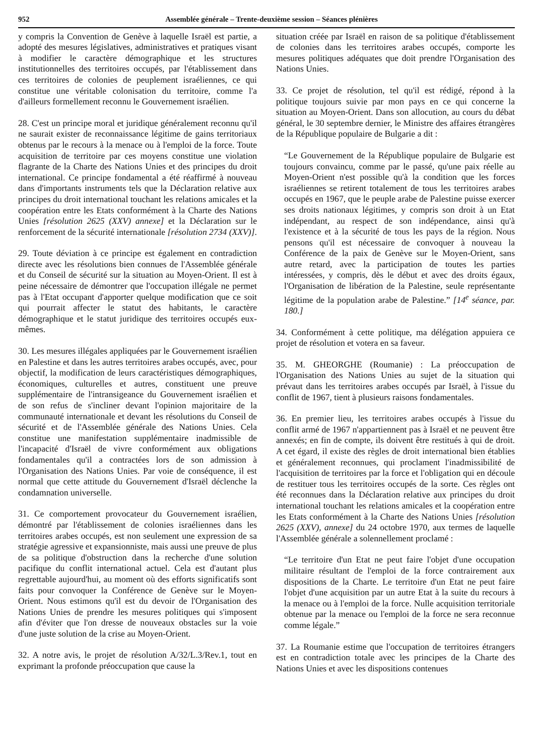952 Assemblée générale – Trente-deuxième session – Séances plénières
y compris la Convention de Genève à laquelle Israël est partie, a adopté des mesures législatives, administratives et pratiques visant à modifier le caractère démographique et les structures institutionnelles des territoires occupés, par l'établissement dans ces territoires de colonies de peuplement israéliennes, ce qui constitue une véritable colonisation du territoire, comme l'a d'ailleurs formellement reconnu le Gouvernement israélien.
28. C'est un principe moral et juridique généralement reconnu qu'il ne saurait exister de reconnaissance légitime de gains territoriaux obtenus par le recours à la menace ou à l'emploi de la force. Toute acquisition de territoire par ces moyens constitue une violation flagrante de la Charte des Nations Unies et des principes du droit international. Ce principe fondamental a été réaffirmé à nouveau dans d'importants instruments tels que la Déclaration relative aux principes du droit international touchant les relations amicales et la coopération entre les Etats conformément à la Charte des Nations Unies [résolution 2625 (XXV) annexe] et la Déclaration sur le renforcement de la sécurité internationale [résolution 2734 (XXV)].
29. Toute déviation à ce principe est également en contradiction directe avec les résolutions bien connues de l'Assemblée générale et du Conseil de sécurité sur la situation au Moyen-Orient. Il est à peine nécessaire de démontrer que l'occupation illégale ne permet pas à l'Etat occupant d'apporter quelque modification que ce soit qui pourrait affecter le statut des habitants, le caractère démographique et le statut juridique des territoires occupés eux-mêmes.
30. Les mesures illégales appliquées par le Gouvernement israélien en Palestine et dans les autres territoires arabes occupés, avec, pour objectif, la modification de leurs caractéristiques démographiques, économiques, culturelles et autres, constituent une preuve supplémentaire de l'intransigeance du Gouvernement israélien et de son refus de s'incliner devant l'opinion majoritaire de la communauté internationale et devant les résolutions du Conseil de sécurité et de l'Assemblée générale des Nations Unies. Cela constitue une manifestation supplémentaire inadmissible de l'incapacité d'Israël de vivre conformément aux obligations fondamentales qu'il a contractées lors de son admission à l'Organisation des Nations Unies. Par voie de conséquence, il est normal que cette attitude du Gouvernement d'Israël déclenche la condamnation universelle.
31. Ce comportement provocateur du Gouvernement israélien, démontré par l'établissement de colonies israéliennes dans les territoires arabes occupés, est non seulement une expression de sa stratégie agressive et expansionniste, mais aussi une preuve de plus de sa politique d'obstruction dans la recherche d'une solution pacifique du conflit international actuel. Cela est d'autant plus regrettable aujourd'hui, au moment où des efforts significatifs sont faits pour convoquer la Conférence de Genève sur le Moyen-Orient. Nous estimons qu'il est du devoir de l'Organisation des Nations Unies de prendre les mesures politiques qui s'imposent afin d'éviter que l'on dresse de nouveaux obstacles sur la voie d'une juste solution de la crise au Moyen-Orient.
32. A notre avis, le projet de résolution A/32/L.3/Rev.1, tout en exprimant la profonde préoccupation que cause la
situation créée par Israël en raison de sa politique d'établissement de colonies dans les territoires arabes occupés, comporte les mesures politiques adéquates que doit prendre l'Organisation des Nations Unies.
33. Ce projet de résolution, tel qu'il est rédigé, répond à la politique toujours suivie par mon pays en ce qui concerne la situation au Moyen-Orient. Dans son allocution, au cours du débat général, le 30 septembre dernier, le Ministre des affaires étrangères de la République populaire de Bulgarie a dit :
“Le Gouvernement de la République populaire de Bulgarie est toujours convaincu, comme par le passé, qu'une paix réelle au Moyen-Orient n'est possible qu'à la condition que les forces israéliennes se retirent totalement de tous les territoires arabes occupés en 1967, que le peuple arabe de Palestine puisse exercer ses droits nationaux légitimes, y compris son droit à un Etat indépendant, au respect de son indépendance, ainsi qu'à l'existence et à la sécurité de tous les pays de la région. Nous pensons qu'il est nécessaire de convoquer à nouveau la Conférence de la paix de Genève sur le Moyen-Orient, sans autre retard, avec la participation de toutes les parties intéressées, y compris, dès le début et avec des droits égaux, l'Organisation de libération de la Palestine, seule représentante légitime de la population arabe de Palestine.” [14<sup>e</sup> séance, par. 180.]
34. Conformément à cette politique, ma délégation appuiera ce projet de résolution et votera en sa faveur.
35. M. GHEORGHE (Roumanie) : La préoccupation de l'Organisation des Nations Unies au sujet de la situation qui prévaut dans les territoires arabes occupés par Israël, à l'issue du conflit de 1967, tient à plusieurs raisons fondamentales.
36. En premier lieu, les territoires arabes occupés à l'issue du conflit armé de 1967 n'appartiennent pas à Israël et ne peuvent être annexés; en fin de compte, ils doivent être restitués à qui de droit. A cet égard, il existe des règles de droit international bien établies et généralement reconnues, qui proclament l'inadmissibilité de l'acquisition de territoires par la force et l'obligation qui en découle de restituer tous les territoires occupés de la sorte. Ces règles ont été reconnues dans la Déclaration relative aux principes du droit international touchant les relations amicales et la coopération entre les Etats conformément à la Charte des Nations Unies [résolution 2625 (XXV), annexe] du 24 octobre 1970, aux termes de laquelle l'Assemblée générale a solennellement proclamé :
“Le territoire d'un Etat ne peut faire l'objet d'une occupation militaire résultant de l'emploi de la force contrairement aux dispositions de la Charte. Le territoire d'un Etat ne peut faire l'objet d'une acquisition par un autre Etat à la suite du recours à la menace ou à l'emploi de la force. Nulle acquisition territoriale obtenue par la menace ou l'emploi de la force ne sera reconnue comme légale.”
37. La Roumanie estime que l'occupation de territoires étrangers est en contradiction totale avec les principes de la Charte des Nations Unies et avec les dispositions contenues